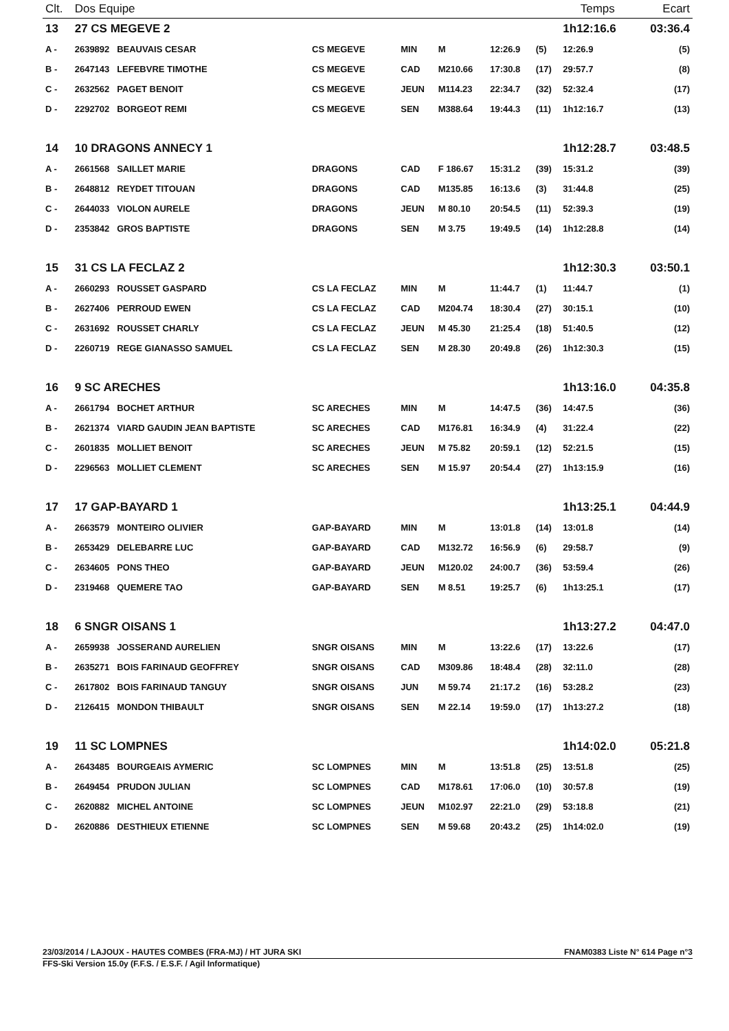| Clt. | Dos Equipe | | | | | | Temps | | Ecart |
| --- | --- | --- | --- | --- | --- | --- | --- | --- | --- |
| 13 | 27 CS MEGEVE 2 | | | | | | 1h12:16.6 | | 03:36.4 |
| A - | 2639892 BEAUVAIS CESAR | CS MEGEVE | MIN | M | 12:26.9 | (5) | 12:26.9 | | (5) |
| B - | 2647143 LEFEBVRE TIMOTHE | CS MEGEVE | CAD | M210.66 | 17:30.8 | (17) | 29:57.7 | | (8) |
| C - | 2632562 PAGET BENOIT | CS MEGEVE | JEUN | M114.23 | 22:34.7 | (32) | 52:32.4 | | (17) |
| D - | 2292702 BORGEOT REMI | CS MEGEVE | SEN | M388.64 | 19:44.3 | (11) | 1h12:16.7 | | (13) |
| 14 | 10 DRAGONS ANNECY 1 | | | | | | 1h12:28.7 | | 03:48.5 |
| A - | 2661568 SAILLET MARIE | DRAGONS | CAD | F 186.67 | 15:31.2 | (39) | 15:31.2 | | (39) |
| B - | 2648812 REYDET TITOUAN | DRAGONS | CAD | M135.85 | 16:13.6 | (3) | 31:44.8 | | (25) |
| C - | 2644033 VIOLON AURELE | DRAGONS | JEUN | M 80.10 | 20:54.5 | (11) | 52:39.3 | | (19) |
| D - | 2353842 GROS BAPTISTE | DRAGONS | SEN | M 3.75 | 19:49.5 | (14) | 1h12:28.8 | | (14) |
| 15 | 31 CS LA FECLAZ 2 | | | | | | 1h12:30.3 | | 03:50.1 |
| A - | 2660293 ROUSSET GASPARD | CS LA FECLAZ | MIN | M | 11:44.7 | (1) | 11:44.7 | | (1) |
| B - | 2627406 PERROUD EWEN | CS LA FECLAZ | CAD | M204.74 | 18:30.4 | (27) | 30:15.1 | | (10) |
| C - | 2631692 ROUSSET CHARLY | CS LA FECLAZ | JEUN | M 45.30 | 21:25.4 | (18) | 51:40.5 | | (12) |
| D - | 2260719 REGE GIANASSO SAMUEL | CS LA FECLAZ | SEN | M 28.30 | 20:49.8 | (26) | 1h12:30.3 | | (15) |
| 16 | 9 SC ARECHES | | | | | | 1h13:16.0 | | 04:35.8 |
| A - | 2661794 BOCHET ARTHUR | SC ARECHES | MIN | M | 14:47.5 | (36) | 14:47.5 | | (36) |
| B - | 2621374 VIARD GAUDIN JEAN BAPTISTE | SC ARECHES | CAD | M176.81 | 16:34.9 | (4) | 31:22.4 | | (22) |
| C - | 2601835 MOLLIET BENOIT | SC ARECHES | JEUN | M 75.82 | 20:59.1 | (12) | 52:21.5 | | (15) |
| D - | 2296563 MOLLIET CLEMENT | SC ARECHES | SEN | M 15.97 | 20:54.4 | (27) | 1h13:15.9 | | (16) |
| 17 | 17 GAP-BAYARD 1 | | | | | | 1h13:25.1 | | 04:44.9 |
| A - | 2663579 MONTEIRO OLIVIER | GAP-BAYARD | MIN | M | 13:01.8 | (14) | 13:01.8 | | (14) |
| B - | 2653429 DELEBARRE LUC | GAP-BAYARD | CAD | M132.72 | 16:56.9 | (6) | 29:58.7 | | (9) |
| C - | 2634605 PONS THEO | GAP-BAYARD | JEUN | M120.02 | 24:00.7 | (36) | 53:59.4 | | (26) |
| D - | 2319468 QUEMERE TAO | GAP-BAYARD | SEN | M 8.51 | 19:25.7 | (6) | 1h13:25.1 | | (17) |
| 18 | 6 SNGR OISANS 1 | | | | | | 1h13:27.2 | | 04:47.0 |
| A - | 2659938 JOSSERAND AURELIEN | SNGR OISANS | MIN | M | 13:22.6 | (17) | 13:22.6 | | (17) |
| B - | 2635271 BOIS FARINAUD GEOFFREY | SNGR OISANS | CAD | M309.86 | 18:48.4 | (28) | 32:11.0 | | (28) |
| C - | 2617802 BOIS FARINAUD TANGUY | SNGR OISANS | JUN | M 59.74 | 21:17.2 | (16) | 53:28.2 | | (23) |
| D - | 2126415 MONDON THIBAULT | SNGR OISANS | SEN | M 22.14 | 19:59.0 | (17) | 1h13:27.2 | | (18) |
| 19 | 11 SC LOMPNES | | | | | | 1h14:02.0 | | 05:21.8 |
| A - | 2643485 BOURGEAIS AYMERIC | SC LOMPNES | MIN | M | 13:51.8 | (25) | 13:51.8 | | (25) |
| B - | 2649454 PRUDON JULIAN | SC LOMPNES | CAD | M178.61 | 17:06.0 | (10) | 30:57.8 | | (19) |
| C - | 2620882 MICHEL ANTOINE | SC LOMPNES | JEUN | M102.97 | 22:21.0 | (29) | 53:18.8 | | (21) |
| D - | 2620886 DESTHIEUX ETIENNE | SC LOMPNES | SEN | M 59.68 | 20:43.2 | (25) | 1h14:02.0 | | (19) |
23/03/2014 / LAJOUX - HAUTES COMBES (FRA-MJ) / HT JURA SKI FNAM0383 Liste N° 614 Page n°3
FFS-Ski Version 15.0y (F.F.S. / E.S.F. / Agil Informatique)